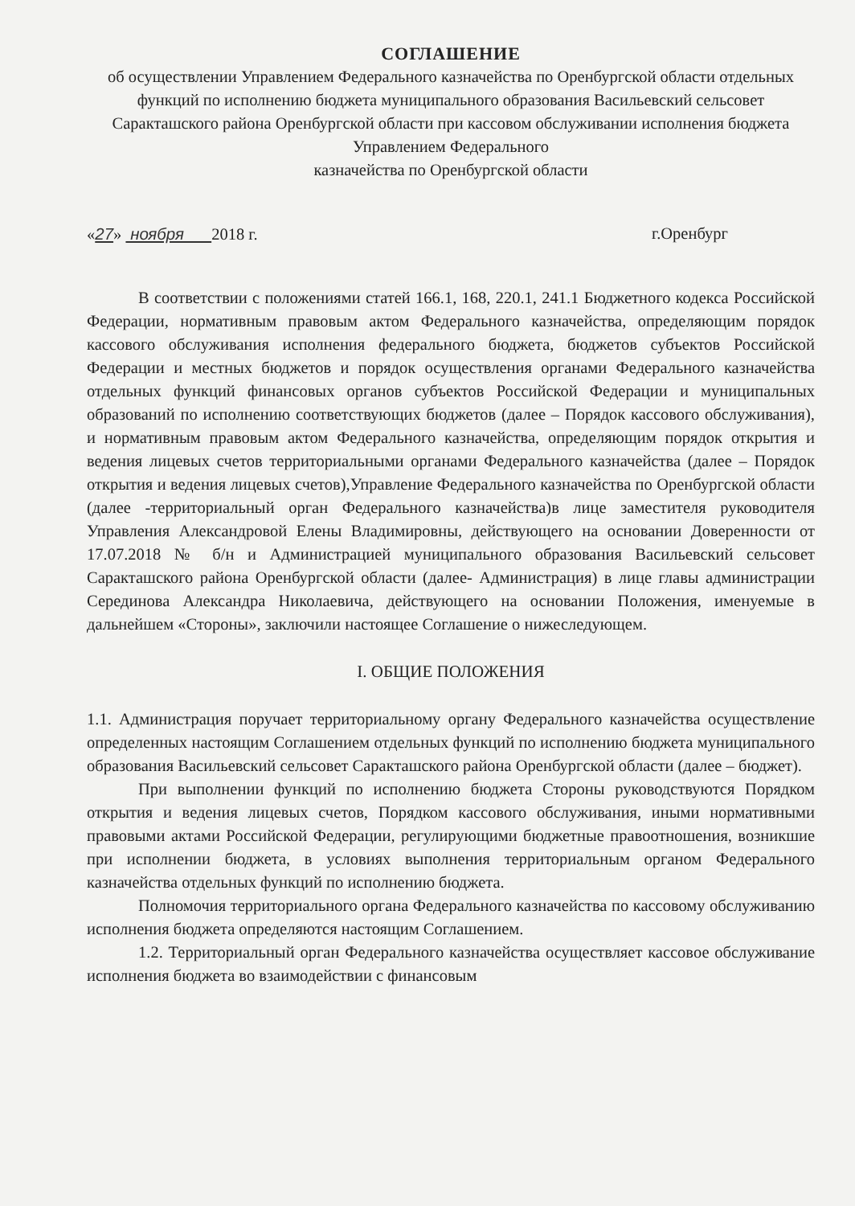СОГЛАШЕНИЕ
об осуществлении Управлением Федерального казначейства по Оренбургской области отдельных функций по исполнению бюджета муниципального образования Васильевский сельсовет Саракташского района Оренбургской области при кассовом обслуживании исполнения бюджета Управлением Федерального
казначейства по Оренбургской области
«27» ноября 2018 г. г.Оренбург
В соответствии с положениями статей 166.1, 168, 220.1, 241.1 Бюджетного кодекса Российской Федерации, нормативным правовым актом Федерального казначейства, определяющим порядок кассового обслуживания исполнения федерального бюджета, бюджетов субъектов Российской Федерации и местных бюджетов и порядок осуществления органами Федерального казначейства отдельных функций финансовых органов субъектов Российской Федерации и муниципальных образований по исполнению соответствующих бюджетов (далее – Порядок кассового обслуживания), и нормативным правовым актом Федерального казначейства, определяющим порядок открытия и ведения лицевых счетов территориальными органами Федерального казначейства (далее – Порядок открытия и ведения лицевых счетов),Управление Федерального казначейства по Оренбургской области (далее -территориальный орган Федерального казначейства)в лице заместителя руководителя Управления Александровой Елены Владимировны, действующего на основании Доверенности от 17.07.2018 № б/н и Администрацией муниципального образования Васильевский сельсовет Саракташского района Оренбургской области (далее- Администрация) в лице главы администрации Серединова Александра Николаевича, действующего на основании Положения, именуемые в дальнейшем «Стороны», заключили настоящее Соглашение о нижеследующем.
I. ОБЩИЕ ПОЛОЖЕНИЯ
1.1. Администрация поручает территориальному органу Федерального казначейства осуществление определенных настоящим Соглашением отдельных функций по исполнению бюджета муниципального образования Васильевский сельсовет Саракташского района Оренбургской области (далее – бюджет).
При выполнении функций по исполнению бюджета Стороны руководствуются Порядком открытия и ведения лицевых счетов, Порядком кассового обслуживания, иными нормативными правовыми актами Российской Федерации, регулирующими бюджетные правоотношения, возникшие при исполнении бюджета, в условиях выполнения территориальным органом Федерального казначейства отдельных функций по исполнению бюджета.
Полномочия территориального органа Федерального казначейства по кассовому обслуживанию исполнения бюджета определяются настоящим Соглашением.
1.2. Территориальный орган Федерального казначейства осуществляет кассовое обслуживание исполнения бюджета во взаимодействии с финансовым